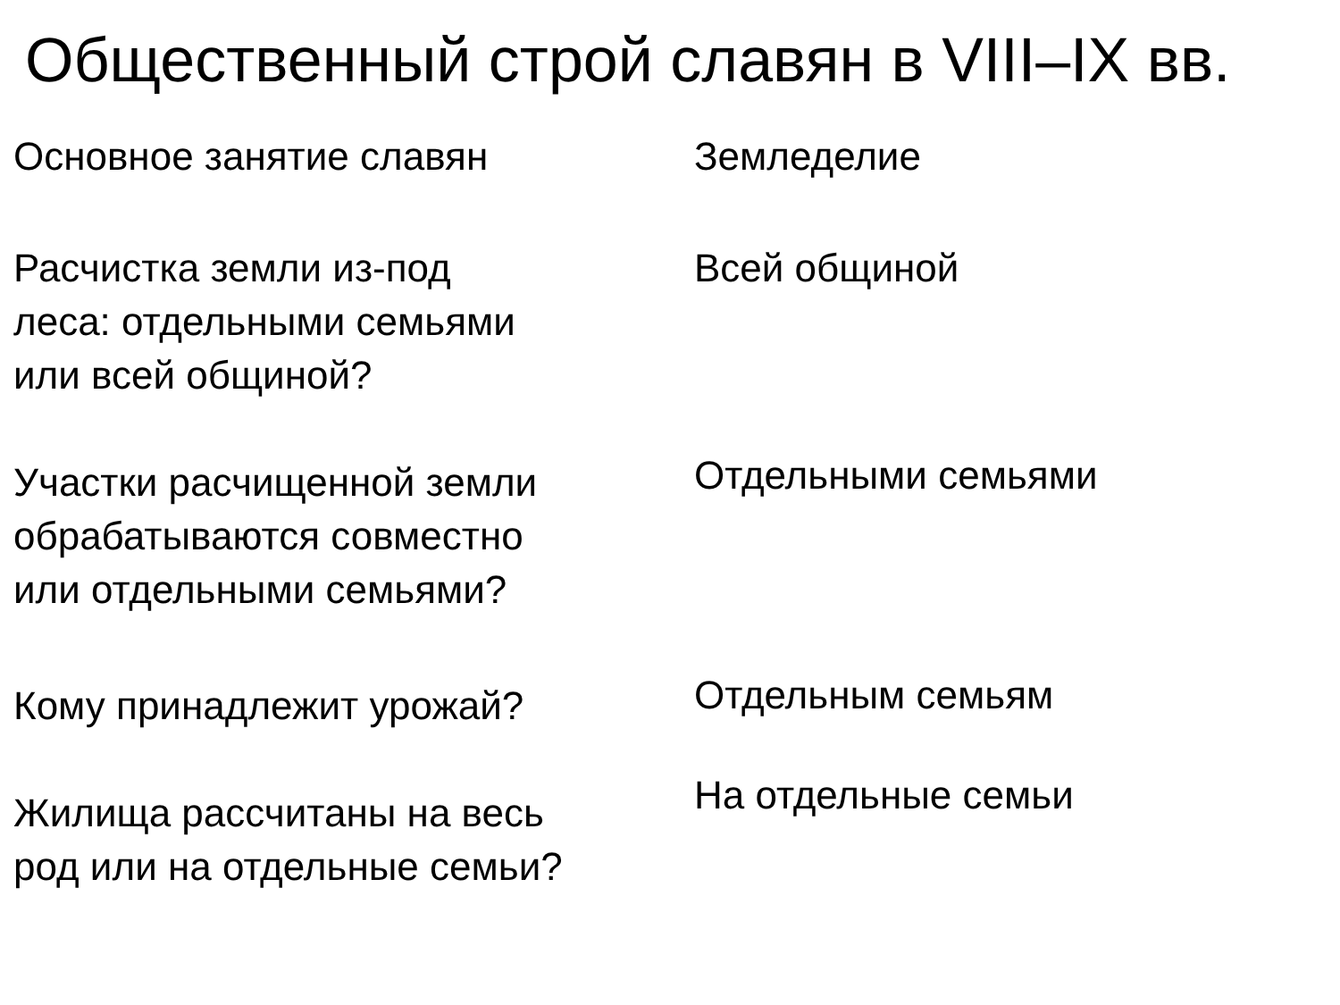Общественный строй славян в VIII–IX вв.
Основное занятие славян Земледелие
Расчистка земли из-под
леса: отдельными семьями
или всей общиной?
Всей общиной
Участки расчищенной земли
обрабатываются совместно
или отдельными семьями?
Отдельными семьями
Кому принадлежит урожай?
Отдельным семьям
Жилища рассчитаны на весь
род или на отдельные семьи?
На отдельные семьи